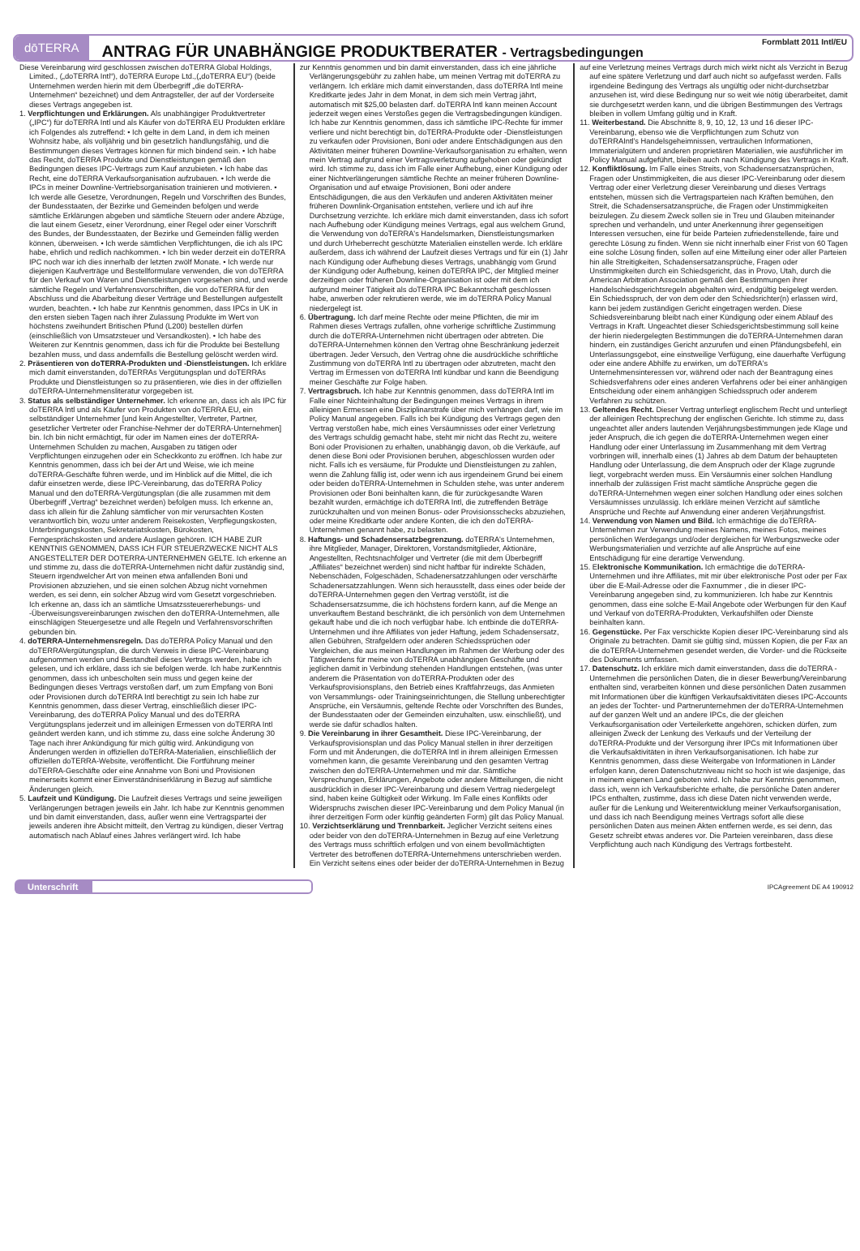dōTERRA
ANTRAG FÜR UNABHÄNGIGE PRODUKTBERATER - Vertragsbedingungen
Formblatt 2011 Intl/EU
Diese Vereinbarung wird geschlossen zwischen doTERRA Global Holdings, Limited., („doTERRA Intl“), doTERRA Europe Ltd.,(„doTERRA EU“) (beide Unternehmen werden hierin mit dem Überbegriff „die doTERRA-Unternehmen“ bezeichnet) und dem Antragsteller, der auf der Vorderseite dieses Vertrags angegeben ist.
1. Verpflichtungen und Erklärungen. Als unabhängiger Produktvertreter („IPC“) für doTERRA Intl und als Käufer von doTERRA EU Produkten erkläre ich Folgendes als zutreffend: • Ich gelte in dem Land, in dem ich meinen Wohnsitz habe, als volljährig und bin gesetzlich handlungsfähig, und die Bestimmungen dieses Vertrages können für mich bindend sein. • Ich habe das Recht, doTERRA Produkte und Dienstleistungen gemäß den Bedingungen dieses IPC-Vertrags zum Kauf anzubieten. • Ich habe das Recht, eine doTERRA Verkaufsorganisation aufzubauen. • Ich werde die IPCs in meiner Downline-Vertriebsorganisation trainieren und motivieren. • Ich werde alle Gesetze, Verordnungen, Regeln und Vorschriften des Bundes, der Bundesstaaten, der Bezirke und Gemeinden befolgen und werde sämtliche Erklärungen abgeben und sämtliche Steuern oder andere Abzüge, die laut einem Gesetz, einer Verordnung, einer Regel oder einer Vorschrift des Bundes, der Bundesstaaten, der Bezirke und Gemeinden fällig werden können, überweisen. • Ich werde sämtlichen Verpflichtungen, die ich als IPC habe, ehrlich und redlich nachkommen. • Ich bin weder derzeit ein doTERRA IPC noch war ich dies innerhalb der letzten zwölf Monate. • Ich werde nur diejenigen Kaufverträge und Bestellformulare verwenden, die von doTERRA für den Verkauf von Waren und Dienstleistungen vorgesehen sind, und werde sämtliche Regeln und Verfahrensvorschriften, die von doTERRA für den Abschluss und die Abarbeitung dieser Verträge und Bestellungen aufgestellt wurden, beachten. • Ich habe zur Kenntnis genommen, dass IPCs in UK in den ersten sieben Tagen nach ihrer Zulassung Produkte im Wert von höchstens zweihundert Britischen Pfund (L200) bestellen dürfen (einschließlich von Umsatzsteuer und Versandkosten). • Ich habe des Weiteren zur Kenntnis genommen, dass ich für die Produkte bei Bestellung bezahlen muss, und dass andernfalls die Bestellung gelöscht werden wird.
2. Präsentieren von doTERRA-Produkten und -Dienstleistungen. Ich erkläre mich damit einverstanden, doTERRAs Vergütungsplan und doTERRAs Produkte und Dienstleistungen so zu präsentieren, wie dies in der offiziellen doTERRA-Unternehmensliteratur vorgegeben ist.
3. Status als selbständiger Unternehmer. Ich erkenne an, dass ich als IPC für doTERRA Intl und als Käufer von Produkten von doTERRA EU, ein selbständiger Unternehmer [und kein Angestellter, Vertreter, Partner, gesetzlicher Vertreter oder Franchise-Nehmer der doTERRA-Unternehmen] bin. Ich bin nicht ermächtigt, für oder im Namen eines der doTERRA-Unternehmen Schulden zu machen, Ausgaben zu tätigen oder Verpflichtungen einzugehen oder ein Scheckkonto zu eröffnen. Ich habe zur Kenntnis genommen, dass ich bei der Art und Weise, wie ich meine doTERRA-Geschäfte führen werde, und im Hinblick auf die Mittel, die ich dafür einsetzen werde, diese IPC-Vereinbarung, das doTERRA Policy Manual und den doTERRA-Vergütungsplan (die alle zusammen mit dem Überbegriff „Vertrag“ bezeichnet werden) befolgen muss. Ich erkenne an, dass ich allein für die Zahlung sämtlicher von mir verursachten Kosten verantwortlich bin, wozu unter anderem Reisekosten, Verpflegungskosten, Unterbringungskosten, Sekretariatskosten, Bürokosten, Ferngesprächskosten und andere Auslagen gehören. ICH HABE ZUR KENNTNIS GENOMMEN, DASS ICH FÜR STEUERZWECKE NICHT ALS ANGESTELLTER DER DOTERRA-UNTERNEHMEN GELTE. Ich erkenne an und stimme zu, dass die doTERRA-Unternehmen nicht dafür zuständig sind, Steuern irgendwelcher Art von meinen etwa anfallenden Boni und Provisionen abzuziehen, und sie einen solchen Abzug nicht vornehmen werden, es sei denn, ein solcher Abzug wird vom Gesetzt vorgeschrieben. Ich erkenne an, dass ich an sämtliche Umsatzssteuererhebungs- und -Überweisungsvereinbarungen zwischen den doTERRA-Unternehmen, alle einschlägigen Steuergesetze und alle Regeln und Verfahrensvorschriften gebunden bin.
4. doTERRA-Unternehmensregeln. Das doTERRA Policy Manual und den doTERRAVergütungsplan, die durch Verweis in diese IPC-Vereinbarung aufgenommen werden und Bestandteil dieses Vertrags werden, habe ich gelesen, und ich erkläre, dass ich sie befolgen werde. Ich habe zurKenntnis genommen, dass ich unbescholten sein muss und gegen keine der Bedingungen dieses Vertrags verstoßen darf, um zum Empfang von Boni oder Provisionen durch doTERRA Intl berechtigt zu sein Ich habe zur Kenntnis genommen, dass dieser Vertrag, einschließlich dieser IPC-Vereinbarung, des doTERRA Policy Manual und des doTERRA Vergütungsplans jederzeit und im alleinigen Ermessen von doTERRA Intl geändert werden kann, und ich stimme zu, dass eine solche Änderung 30 Tage nach ihrer Ankündigung für mich gültig wird. Ankündigung von Änderungen werden in offiziellen doTERRA-Materialien, einschließlich der offiziellen doTERRA-Website, veröffentlicht. Die Fortführung meiner doTERRA-Geschäfte oder eine Annahme von Boni und Provisionen meinerseits kommt einer Einverständniserklärung in Bezug auf sämtliche Änderungen gleich.
5. Laufzeit und Kündigung. Die Laufzeit dieses Vertrags und seine jeweiligen Verlängerungen betragen jeweils ein Jahr. Ich habe zur Kenntnis genommen und bin damit einverstanden, dass, außer wenn eine Vertragspartei der jeweils anderen ihre Absicht mitteilt, den Vertrag zu kündigen, dieser Vertrag automatisch nach Ablauf eines Jahres verlängert wird. Ich habe
zur Kenntnis genommen und bin damit einverstanden, dass ich eine jährliche Verlängerungsgebühr zu zahlen habe, um meinen Vertrag mit doTERRA zu verlängern. Ich erkläre mich damit einverstanden, dass doTERRA Intl meine Kreditkarte jedes Jahr in dem Monat, in dem sich mein Vertrag jährt, automatisch mit $25,00 belasten darf. doTERRA Intl kann meinen Account jederzeit wegen eines Verstoßes gegen die Vertragsbedingungen kündigen. Ich habe zur Kenntnis genommen, dass ich sämtliche IPC-Rechte für immer verliere und nicht berechtigt bin, doTERRA-Produkte oder -Dienstleistungen zu verkaufen oder Provisionen, Boni oder andere Entschädigungen aus den Aktivitäten meiner früheren Downline-Verkaufsorganisation zu erhalten, wenn mein Vertrag aufgrund einer Vertragsverletzung aufgehoben oder gekündigt wird. Ich stimme zu, dass ich im Falle einer Aufhebung, einer Kündigung oder einer Nichtverlängerungen sämtliche Rechte an meiner früheren Downline-Organisation und auf etwaige Provisionen, Boni oder andere Entschädigungen, die aus den Verkäufen und anderen Aktivitäten meiner früheren Downlink-Organisation entstehen, verliere und ich auf ihre Durchsetzung verzichte. Ich erkläre mich damit einverstanden, dass ich sofort nach Aufhebung oder Kündigung meines Vertrags, egal aus welchem Grund, die Verwendung von doTERRA's Handelsmarken, Dienstleistungsmarken und durch Urheberrecht geschützte Materialien einstellen werde. Ich erkläre außerdem, dass ich während der Laufzeit dieses Vertrags und für ein (1) Jahr nach Kündigung oder Aufhebung dieses Vertrags, unabhängig vom Grund der Kündigung oder Aufhebung, keinen doTERRA IPC, der Mitglied meiner derzeitigen oder früheren Downline-Organisation ist oder mit dem ich aufgrund meiner Tätigkeit als doTERRA IPC Bekanntschaft geschlossen habe, anwerben oder rekrutieren werde, wie im doTERRA Policy Manual niedergelegt ist.
6. Übertragung. Ich darf meine Rechte oder meine Pflichten, die mir im Rahmen dieses Vertrags zufallen, ohne vorherige schriftliche Zustimmung durch die doTERRA-Unternehmen nicht übertragen oder abtreten. Die doTERRA-Unternehmen können den Vertrag ohne Beschränkung jederzeit übertragen. Jeder Versuch, den Vertrag ohne die ausdrückliche schriftliche Zustimmung von doTERRA Intl zu übertragen oder abzutreten, macht den Vertrag im Ermessen von doTERRA Intl kündbar und kann die Beendigung meiner Geschäfte zur Folge haben.
7. Vertragsbruch. Ich habe zur Kenntnis genommen, dass doTERRA Intl im Falle einer Nichteinhaltung der Bedingungen meines Vertrags in ihrem alleinigen Ermessen eine Disziplinarstrafe über mich verhängen darf, wie im Policy Manual angegeben. Falls ich bei Kündigung des Vertrags gegen den Vertrag verstoßen habe, mich eines Versäumnisses oder einer Verletzung des Vertrags schuldig gemacht habe, steht mir nicht das Recht zu, weitere Boni oder Provisionen zu erhalten, unabhängig davon, ob die Verkäufe, auf denen diese Boni oder Provisionen beruhen, abgeschlossen wurden oder nicht. Falls ich es versäume, für Produkte und Dienstleistungen zu zahlen, wenn die Zahlung fällig ist, oder wenn ich aus irgendeinem Grund bei einem oder beiden doTERRA-Unternehmen in Schulden stehe, was unter anderem Provisionen oder Boni beinhalten kann, die für zurückgesandte Waren bezahlt wurden, ermächtige ich doTERRA Intl, die zutreffenden Beträge zurückzuhalten und von meinen Bonus- oder Provisionsschecks abzuziehen, oder meine Kreditkarte oder andere Konten, die ich den doTERRA-Unternehmen genannt habe, zu belasten.
8. Haftungs- und Schadensersatzbegrenzung. doTERRA's Unternehmen, ihre Mitglieder, Manager, Direktoren, Vorstandsmitglieder, Aktionäre, Angestellten, Rechtsnachfolger und Vertreter (die mit dem Überbegriff „Affiliates“ bezeichnet werden) sind nicht haftbar für indirekte Schäden, Nebenschäden, Folgeschäden, Schadenersatzzahlungen oder verschärfte Schadenersatzzahlungen. Wenn sich herausstellt, dass eines oder beide der doTERRA-Unternehmen gegen den Vertrag verstößt, ist die Schadensersatzsumme, die ich höchstens fordern kann, auf die Menge an unverkauftem Bestand beschränkt, die ich persönlich von dem Unternehmen gekauft habe und die ich noch verfügbar habe. Ich entbinde die doTERRA-Unternehmen und ihre Affiliates von jeder Haftung, jedem Schadensersatz, allen Gebühren, Strafgeldern oder anderen Schiedssprüchen oder Vergleichen, die aus meinen Handlungen im Rahmen der Werbung oder des Tätigwerdens für meine von doTERRA unabhängigen Geschäfte und jeglichen damit in Verbindung stehenden Handlungen entstehen, (was unter anderem die Präsentation von doTERRA-Produkten oder des Verkaufsprovisionsplans, den Betrieb eines Kraftfahrzeugs, das Anmieten von Versammlungs- oder Trainingseinrichtungen, die Stellung unberechtigter Ansprüche, ein Versäumnis, geltende Rechte oder Vorschriften des Bundes, der Bundesstaaten oder der Gemeinden einzuhalten, usw. einschließt), und werde sie dafür schadlos halten.
9. Die Vereinbarung in ihrer Gesamtheit. Diese IPC-Vereinbarung, der Verkaufsprovisionsplan und das Policy Manual stellen in ihrer derzeitigen Form und mit Änderungen, die doTERRA Intl in ihrem alleinigen Ermessen vornehmen kann, die gesamte Vereinbarung und den gesamten Vertrag zwischen den doTERRA-Unternehmen und mir dar. Sämtliche Versprechungen, Erklärungen, Angebote oder andere Mitteilungen, die nicht ausdrücklich in dieser IPC-Vereinbarung und diesem Vertrag niedergelegt sind, haben keine Gültigkeit oder Wirkung. Im Falle eines Konflikts oder Widerspruchs zwischen dieser IPC-Vereinbarung und dem Policy Manual (in ihrer derzeitigen Form oder künftig geänderten Form) gilt das Policy Manual.
10. Verzichtserklärung und Trennbarkeit. Jeglicher Verzicht seitens eines oder beider von den doTERRA-Unternehmen in Bezug auf eine Verletzung des Vertrags muss schriftlich erfolgen und von einem bevollmächtigten Vertreter des betroffenen doTERRA-Unternehmens unterschrieben werden. Ein Verzicht seitens eines oder beider der doTERRA-Unternehmen in Bezug
auf eine Verletzung meines Vertrags durch mich wirkt nicht als Verzicht in Bezug auf eine spätere Verletzung und darf auch nicht so aufgefasst werden. Falls irgendeine Bedingung des Vertrags als ungültig oder nicht-durchsetzbar anzusehen ist, wird diese Bedingung nur so weit wie nötig überarbeitet, damit sie durchgesetzt werden kann, und die übrigen Bestimmungen des Vertrags bleiben in vollem Umfang gültig und in Kraft.
11. Weiterbestand. Die Abschnitte 8, 9, 10, 12, 13 und 16 dieser IPC-Vereinbarung, ebenso wie die Verpflichtungen zum Schutz von doTERRAIntl's Handelsgeheimnissen, vertraulichen Informationen, Immaterialgütern und anderen proprietären Materialien, wie ausführlicher im Policy Manual aufgeführt, bleiben auch nach Kündigung des Vertrags in Kraft.
12. Konfliktlösung. Im Falle eines Streits, von Schadensersatzansprüchen, Fragen oder Unstimmigkeiten, die aus dieser IPC-Vereinbarung oder diesem Vertrag oder einer Verletzung dieser Vereinbarung und dieses Vertrags entstehen, müssen sich die Vertragsparteien nach Kräften bemühen, den Streit, die Schadensersatzansprüche, die Fragen oder Unstimmigkeiten beizulegen. Zu diesem Zweck sollen sie in Treu und Glauben miteinander sprechen und verhandeln, und unter Anerkennung ihrer gegenseitigen Interessen versuchen, eine für beide Parteien zufriedenstellende, faire und gerechte Lösung zu finden. Wenn sie nicht innerhalb einer Frist von 60 Tagen eine solche Lösung finden, sollen auf eine Mitteilung einer oder aller Parteien hin alle Streitigkeiten, Schadensersatzansprüche, Fragen oder Unstimmigkeiten durch ein Schiedsgericht, das in Provo, Utah, durch die American Arbitration Association gemäß den Bestimmungen ihrer Handelschiedsgerichtsregeln abgehalten wird, endgültig beigelegt werden. Ein Schiedsspruch, der von dem oder den Schiedsrichter(n) erlassen wird, kann bei jedem zuständigen Gericht eingetragen werden. Diese Schiedsvereinbarung bleibt nach einer Kündigung oder einem Ablauf des Vertrags in Kraft. Ungeachtet dieser Schiedsgerichtsbestimmung soll keine der hierin niedergelegten Bestimmungen die doTERRA-Unternehmen daran hindern, ein zuständiges Gericht anzurufen und einen Pfändungsbefehl, ein Unterlassungsgebot, eine einstweilige Verfügung, eine dauerhafte Verfügung oder eine andere Abhilfe zu erwirken, um doTERRA's Unternehmensinteressen vor, während oder nach der Beantragung eines Schiedsverfahrens oder eines anderen Verfahrens oder bei einer anhängigen Entscheidung oder einem anhängigen Schiedsspruch oder anderem Verfahren zu schützen.
13. Geltendes Recht. Dieser Vertrag unterliegt englischem Recht und unterliegt der alleinigen Rechtsprechung der englischen Gerichte. Ich stimme zu, dass ungeachtet aller anders lautenden Verjährungsbestimmungen jede Klage und jeder Anspruch, die ich gegen die doTERRA-Unternehmen wegen einer Handlung oder einer Unterlassung im Zusammenhang mit dem Vertrag vorbringen will, innerhalb eines (1) Jahres ab dem Datum der behaupteten Handlung oder Unterlassung, die dem Anspruch oder der Klage zugrunde liegt, vorgebracht werden muss. Ein Versäumnis einer solchen Handlung innerhalb der zulässigen Frist macht sämtliche Ansprüche gegen die doTERRA-Unternehmen wegen einer solchen Handlung oder eines solchen Versäumnisses unzulässig. Ich erkläre meinen Verzicht auf sämtliche Ansprüche und Rechte auf Anwendung einer anderen Verjährungsfrist.
14. Verwendung von Namen und Bild. Ich ermächtige die doTERRA-Unternehmen zur Verwendung meines Namens, meines Fotos, meines persönlichen Werdegangs und/oder dergleichen für Werbungszwecke oder Werbungsmaterialien und verzichte auf alle Ansprüche auf eine Entschädigung für eine derartige Verwendung.
15. Elektronische Kommunikation. Ich ermächtige die doTERRA-Unternehmen und ihre Affiliates, mit mir über elektronische Post oder per Fax über die E-Mail-Adresse oder die Faxnummer , die in dieser IPC-Vereinbarung angegeben sind, zu kommunizieren. Ich habe zur Kenntnis genommen, dass eine solche E-Mail Angebote oder Werbungen für den Kauf und Verkauf von doTERRA-Produkten, Verkaufshilfen oder Dienste beinhalten kann.
16. Gegenstücke. Per Fax verschickte Kopien dieser IPC-Vereinbarung sind als Originale zu betrachten. Damit sie gültig sind, müssen Kopien, die per Fax an die doTERRA-Unternehmen gesendet werden, die Vorder- und die Rückseite des Dokuments umfassen.
17. Datenschutz. Ich erkläre mich damit einverstanden, dass die doTERRA -Unternehmen die persönlichen Daten, die in dieser Bewerbung/Vereinbarung enthalten sind, verarbeiten können und diese persönlichen Daten zusammen mit Informationen über die künftigen Verkaufsaktivitäten dieses IPC-Accounts an jedes der Tochter- und Partnerunternehmen der doTERRA-Unternehmen auf der ganzen Welt und an andere IPCs, die der gleichen Verkaufsorganisation oder Verteilerkette angehören, schicken dürfen, zum alleinigen Zweck der Lenkung des Verkaufs und der Verteilung der doTERRA-Produkte und der Versorgung ihrer IPCs mit Informationen über die Verkaufsaktivitäten in ihren Verkaufsorganisationen. Ich habe zur Kenntnis genommen, dass diese Weitergabe von Informationen in Länder erfolgen kann, deren Datenschutzniveau nicht so hoch ist wie dasjenige, das in meinem eigenen Land geboten wird. Ich habe zur Kenntnis genommen, dass ich, wenn ich Verkaufsberichte erhalte, die persönliche Daten anderer IPCs enthalten, zustimme, dass ich diese Daten nicht verwenden werde, außer für die Lenkung und Weiterentwicklung meiner Verkaufsorganisation, und dass ich nach Beendigung meines Vertrags sofort alle diese persönlichen Daten aus meinen Akten entfernen werde, es sei denn, das Gesetz schreibt etwas anderes vor. Die Parteien vereinbaren, dass diese Verpflichtung auch nach Kündigung des Vertrags fortbesteht.
Unterschrift IPCAgreement DE A4 190912